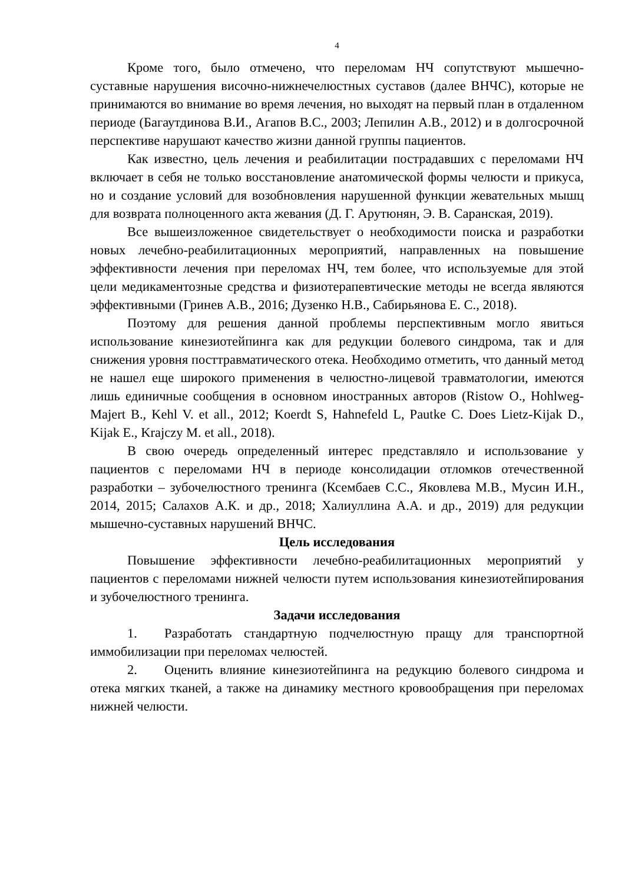4
Кроме того, было отмечено, что переломам НЧ сопутствуют мышечно-суставные нарушения височно-нижнечелюстных суставов (далее ВНЧС), которые не принимаются во внимание во время лечения, но выходят на первый план в отдаленном периоде (Багаутдинова В.И., Агапов В.С., 2003; Лепилин А.В., 2012) и в долгосрочной перспективе нарушают качество жизни данной группы пациентов.
Как известно, цель лечения и реабилитации пострадавших с переломами НЧ включает в себя не только восстановление анатомической формы челюсти и прикуса, но и создание условий для возобновления нарушенной функции жевательных мышц для возврата полноценного акта жевания (Д. Г. Арутюнян, Э. В. Саранская, 2019).
Все вышеизложенное свидетельствует о необходимости поиска и разработки новых лечебно-реабилитационных мероприятий, направленных на повышение эффективности лечения при переломах НЧ, тем более, что используемые для этой цели медикаментозные средства и физиотерапевтические методы не всегда являются эффективными (Гринев А.В., 2016; Дузенко Н.В., Сабирьянова Е. С., 2018).
Поэтому для решения данной проблемы перспективным могло явиться использование кинезиотейпинга как для редукции болевого синдрома, так и для снижения уровня посттравматического отека. Необходимо отметить, что данный метод не нашел еще широкого применения в челюстно-лицевой травматологии, имеются лишь единичные сообщения в основном иностранных авторов (Ristow O., Hohlweg-Majert B., Kehl V. et all., 2012; Koerdt S, Hahnefeld L, Pautke C. Does Lietz-Kijak D., Kijak E., Krajczy M. et all., 2018).
В свою очередь определенный интерес представляло и использование у пациентов с переломами НЧ в периоде консолидации отломков отечественной разработки – зубочелюстного тренинга (Ксембаев С.С., Яковлева М.В., Мусин И.Н., 2014, 2015; Салахов А.К. и др., 2018; Халиуллина А.А. и др., 2019) для редукции мышечно-суставных нарушений ВНЧС.
Цель исследования
Повышение эффективности лечебно-реабилитационных мероприятий у пациентов с переломами нижней челюсти путем использования кинезиотейпирования и зубочелюстного тренинга.
Задачи исследования
1. Разработать стандартную подчелюстную пращу для транспортной иммобилизации при переломах челюстей.
2. Оценить влияние кинезиотейпинга на редукцию болевого синдрома и отека мягких тканей, а также на динамику местного кровообращения при переломах нижней челюсти.